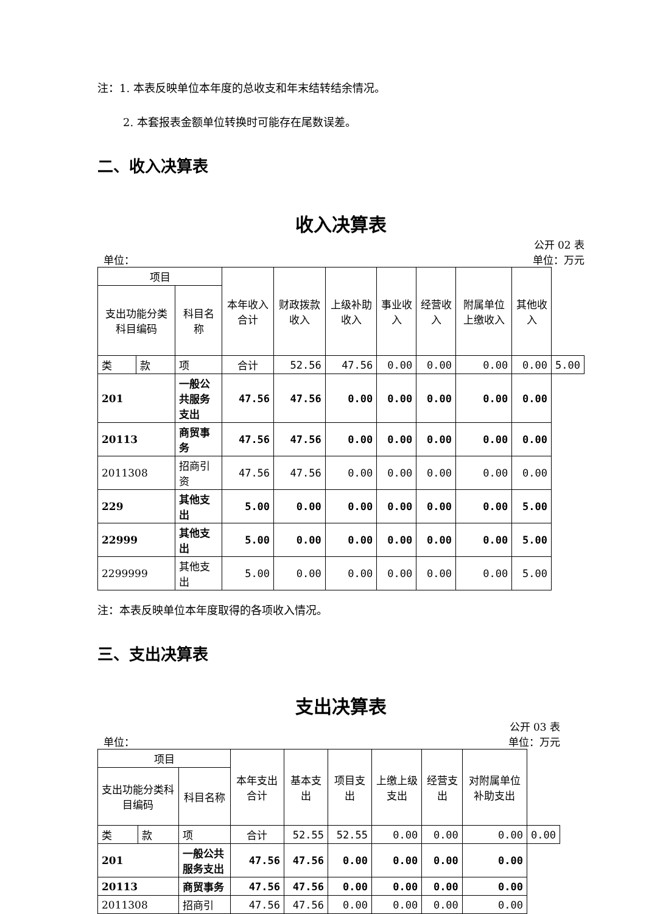注：1. 本表反映单位本年度的总收支和年末结转结余情况。
2. 本套报表金额单位转换时可能存在尾数误差。
二、收入决算表
收入决算表
单位： 公开 02 表
单位：万元
| 项目 | | | 本年收入合计 | 财政拨款收入 | 上级补助收入 | 事业收入 | 经营收入 | 附属单位上缴收入 | 其他收入 | |
| --- | --- | --- | --- | --- | --- | --- | --- | --- | --- | --- |
| 支出功能分类科目编码 | | 科目名称 | | | | | | | | |
| 类 | 款 | 项 | 合计 | 52.56 | 47.56 | 0.00 | 0.00 | 0.00 | 0.00 | 5.00 |
| 201 | | 一般公共服务支出 | 47.56 | 47.56 | 0.00 | 0.00 | 0.00 | 0.00 | 0.00 | |
| 20113 | | 商贸事务 | 47.56 | 47.56 | 0.00 | 0.00 | 0.00 | 0.00 | 0.00 | |
| 2011308 | | 招商引资 | 47.56 | 47.56 | 0.00 | 0.00 | 0.00 | 0.00 | 0.00 | |
| 229 | | 其他支出 | 5.00 | 0.00 | 0.00 | 0.00 | 0.00 | 0.00 | 5.00 | |
| 22999 | | 其他支出 | 5.00 | 0.00 | 0.00 | 0.00 | 0.00 | 0.00 | 5.00 | |
| 2299999 | | 其他支出 | 5.00 | 0.00 | 0.00 | 0.00 | 0.00 | 0.00 | 5.00 | |
注：本表反映单位本年度取得的各项收入情况。
三、支出决算表
支出决算表
单位： 公开 03 表
单位：万元
| 项目 | | | 本年支出合计 | 基本支出 | 项目支出 | 上缴上级支出 | 经营支出 | 对附属单位补助支出 | |
| --- | --- | --- | --- | --- | --- | --- | --- | --- | --- |
| 支出功能分类科目编码 | | 科目名称 | | | | | | | |
| 类 | 款 | 项 | 合计 | 52.55 | 52.55 | 0.00 | 0.00 | 0.00 | 0.00 |
| 201 | | 一般公共服务支出 | 47.56 | 47.56 | 0.00 | 0.00 | 0.00 | 0.00 | |
| 20113 | | 商贸事务 | 47.56 | 47.56 | 0.00 | 0.00 | 0.00 | 0.00 | |
| 2011308 | | 招商引 | 47.56 | 47.56 | 0.00 | 0.00 | 0.00 | 0.00 | |